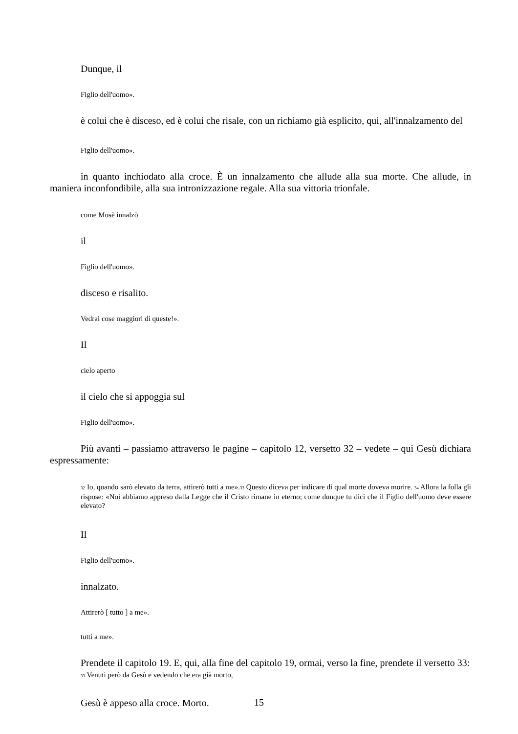Dunque, il
Figlio dell'uomo».
è colui che è disceso, ed è colui che risale, con un richiamo già esplicito, qui, all'innalzamento del
Figlio dell'uomo».
in quanto inchiodato alla croce. È un innalzamento che allude alla sua morte. Che allude, in maniera inconfondibile, alla sua intronizzazione regale. Alla sua vittoria trionfale.
come Mosè innalzò
il
Figlio dell'uomo».
disceso e risalito.
Vedrai cose maggiori di queste!».
Il
cielo aperto
il cielo che si appoggia sul
Figlio dell'uomo».
Più avanti – passiamo attraverso le pagine – capitolo 12, versetto 32 – vedete – qui Gesù dichiara espressamente:
<sup>32</sup> Io, quando sarò elevato da terra, attirerò tutti a me».<sup>33</sup> Questo diceva per indicare di qual morte doveva morire. <sup>34</sup> Allora la folla gli rispose: «Noi abbiamo appreso dalla Legge che il Cristo rimane in eterno; come dunque tu dici che il Figlio dell'uomo deve essere elevato?
Il
Figlio dell'uomo».
innalzato.
Attirerò [ tutto ] a me».
tutti a me».
Prendete il capitolo 19. E, qui, alla fine del capitolo 19, ormai, verso la fine, prendete il versetto 33:
<sup>33</sup> Venuti però da Gesù e vedendo che era già morto,
Gesù è appeso alla croce. Morto.
15